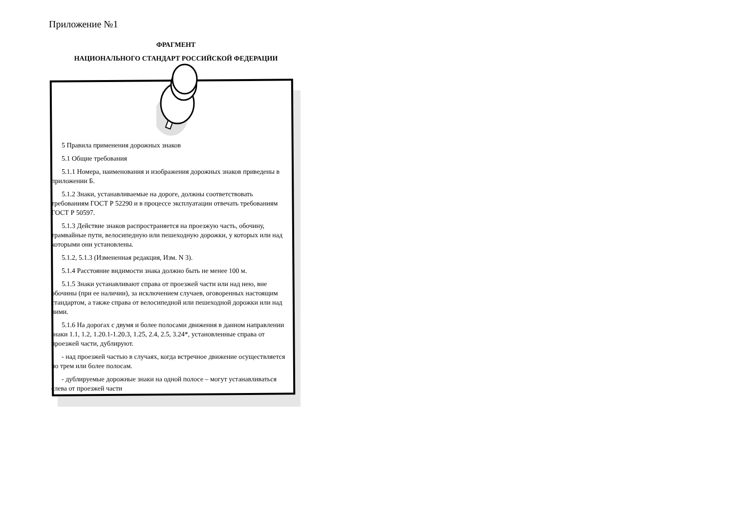Приложение №1
ФРАГМЕНТ
НАЦИОНАЛЬНОГО СТАНДАРТ РОССИЙСКОЙ ФЕДЕРАЦИИ
5 Правила применения дорожных знаков
5.1 Общие требования
5.1.1 Номера, наименования и изображения дорожных знаков приведены в приложении Б.
5.1.2 Знаки, устанавливаемые на дороге, должны соответствовать требованиям ГОСТ Р 52290 и в процессе эксплуатации отвечать требованиям ГОСТ Р 50597.
5.1.3 Действие знаков распространяется на проезжую часть, обочину, трамвайные пути, велосипедную или пешеходную дорожки, у которых или над которыми они установлены.
5.1.2, 5.1.3 (Измененная редакция, Изм. N 3).
5.1.4 Расстояние видимости знака должно быть не менее 100 м.
5.1.5 Знаки устанавливают справа от проезжей части или над нею, вне обочины (при ее наличии), за исключением случаев, оговоренных настоящим стандартом, а также справа от велосипедной или пешеходной дорожки или над ними.
5.1.6 На дорогах с двумя и более полосами движения в данном направлении знаки 1.1, 1.2, 1.20.1-1.20.3, 1.25, 2.4, 2.5, 3.24*, установленные справа от проезжей части, дублируют.
- над проезжей частью в случаях, когда встречное движение осуществляется по трем или более полосам.
- дублируемые дорожные знаки на одной полосе – могут устанавливаться слева от проезжей части